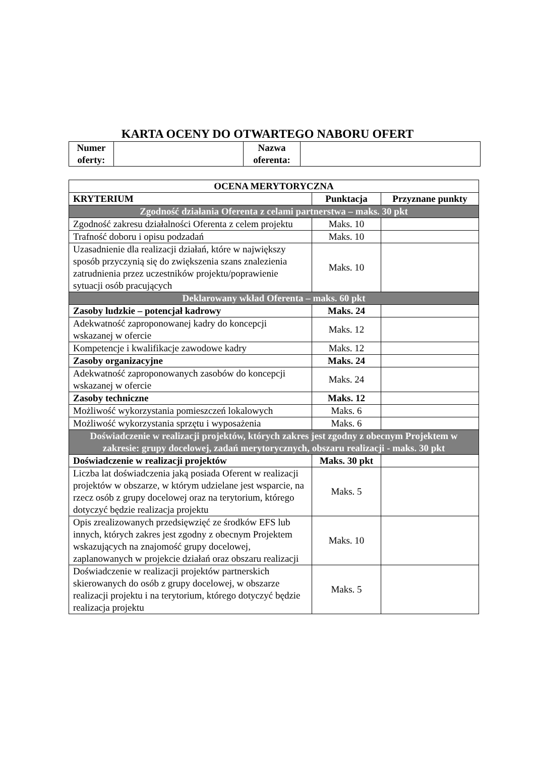KARTA OCENY DO OTWARTEGO NABORU OFERT
| Numer oferty: | | Nazwa oferenta: | |
| OCENA MERYTORYCZNA | | |
| --- | --- | --- |
| KRYTERIUM | Punktacja | Przyznane punkty |
| Zgodność działania Oferenta z celami partnerstwa – maks. 30 pkt | | |
| Zgodność zakresu działalności Oferenta z celem projektu | Maks. 10 | |
| Trafność doboru i opisu podzadań | Maks. 10 | |
| Uzasadnienie dla realizacji działań, które w największy sposób przyczynią się do zwiększenia szans znalezienia zatrudnienia przez uczestników projektu/poprawienie sytuacji osób pracujących | Maks. 10 | |
| Deklarowany wkład Oferenta – maks. 60 pkt | | |
| Zasoby ludzkie – potencjał kadrowy | Maks. 24 | |
| Adekwatność zaproponowanej kadry do koncepcji wskazanej w ofercie | Maks. 12 | |
| Kompetencje i kwalifikacje zawodowe kadry | Maks. 12 | |
| Zasoby organizacyjne | Maks. 24 | |
| Adekwatność zaproponowanych zasobów do koncepcji wskazanej w ofercie | Maks. 24 | |
| Zasoby techniczne | Maks. 12 | |
| Możliwość wykorzystania pomieszczeń lokalowych | Maks. 6 | |
| Możliwość wykorzystania sprzętu i wyposażenia | Maks. 6 | |
| Doświadczenie w realizacji projektów, których zakres jest zgodny z obecnym Projektem w zakresie: grupy docelowej, zadań merytorycznych, obszaru realizacji - maks. 30 pkt | | |
| Doświadczenie w realizacji projektów | Maks. 30 pkt | |
| Liczba lat doświadczenia jaką posiada Oferent w realizacji projektów w obszarze, w którym udzielane jest wsparcie, na rzecz osób z grupy docelowej oraz na terytorium, którego dotyczyć będzie realizacja projektu | Maks. 5 | |
| Opis zrealizowanych przedsięwzięć ze środków EFS lub innych, których zakres jest zgodny z obecnym Projektem wskazujących na znajomość grupy docelowej, zaplanowanych w projekcie działań oraz obszaru realizacji | Maks. 10 | |
| Doświadczenie w realizacji projektów partnerskich skierowanych do osób z grupy docelowej, w obszarze realizacji projektu i na terytorium, którego dotyczyć będzie realizacja projektu | Maks. 5 | |